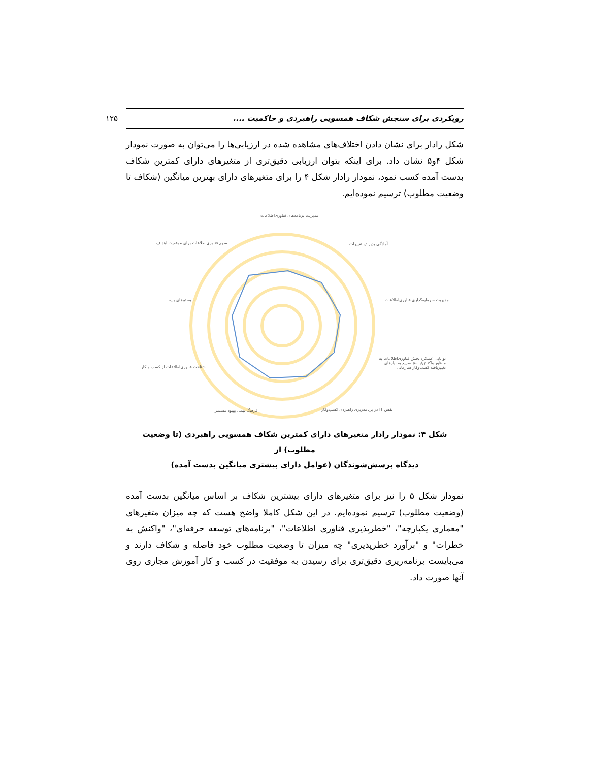رویکردی برای سنجش شکاف همسویی راهبردی و حاکمیت .... ۱۲۵
شکل رادار برای نشان دادن اختلاف‌های مشاهده شده در ارزیابی‌ها را می‌توان به صورت نمودار شکل ۴و۵ نشان داد. برای اینکه بتوان ارزیابی دقیق‌تری از متغیرهای دارای کمترین شکاف بدست آمده کسب نمود، نمودار رادار شکل ۴ را برای متغیرهای دارای بهترین میانگین (شکاف تا وضعیت مطلوب) ترسیم نموده‌ایم.
مدیریت برنامه‌های فناوری‌اطلاعات
آمادگی پذیرش تغییرات
مدیریت سرمایه‌گذاری فناوری‌اطلاعات
توانایی عملکرد بخش فناوری‌اطلاعات به منظور واکنش/پاسخ سریع به نیازهای تغییریافته کسب‌وکار سازمانی
نقش IT در برنامه‌ریزی راهبردی کسب‌وکار
فرهنگ تیمی بهبود مستمر
شناخت فناوری‌اطلاعات از کسب و کار
سیستم‌های پایه
سهم فناوری‌اطلاعات برای موفقیت اهداف
شکل ۴: نمودار رادار متغیرهای دارای کمترین شکاف همسویی راهبردی (تا وضعیت مطلوب) از
دیدگاه پرسش‌شوندگان (عوامل دارای بیشتری میانگین بدست آمده)
نمودار شکل ۵ را نیز برای متغیرهای دارای بیشترین شکاف بر اساس میانگین بدست آمده (وضعیت مطلوب) ترسیم نموده‌ایم. در این شکل کاملا واضح هست که چه میزان متغیرهای "معماری یکپارچه"، "خطرپذیری فناوری اطلاعات"، "برنامه‌های توسعه حرفه‌ای"، "واکنش به خطرات" و "برآورد خطرپذیری" چه میزان تا وضعیت مطلوب خود فاصله و شکاف دارند و می‌بایست برنامه‌ریزی دقیق‌تری برای رسیدن به موفقیت در کسب و کار آموزش مجازی روی آنها صورت داد.